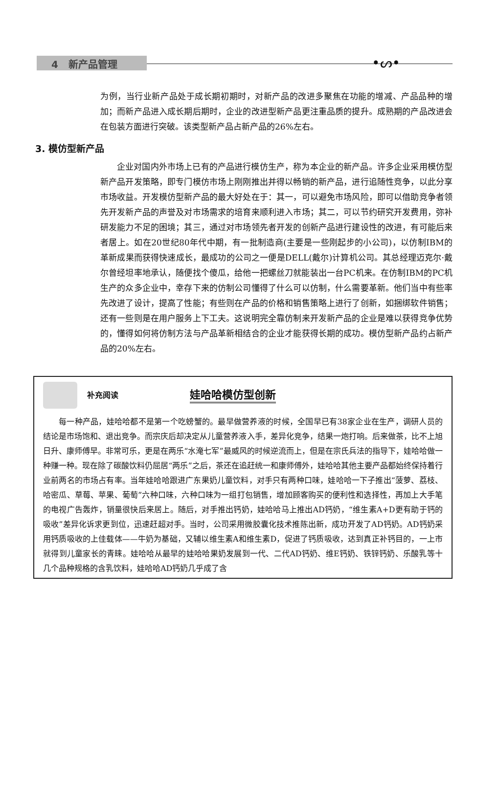4 新产品管理
•ᔕ•
为例，当行业新产品处于成长期初期时，对新产品的改进多聚焦在功能的增减、产品品种的增加；而新产品进入成长期后期时，企业的改进型新产品更注重品质的提升。成熟期的产品改进会在包装方面进行突破。该类型新产品占新产品的26%左右。
3. 模仿型新产品
企业对国内外市场上已有的产品进行模仿生产，称为本企业的新产品。许多企业采用模仿型新产品开发策略，即专门模仿市场上刚刚推出并得以畅销的新产品，进行追随性竞争，以此分享市场收益。开发模仿型新产品的最大好处在于：其一，可以避免市场风险，即可以借助竞争者领先开发新产品的声誉及对市场需求的培育来顺利进入市场；其二，可以节约研究开发费用，弥补研发能力不足的困境；其三，通过对市场领先者开发的创新产品进行建设性的改进，有可能后来者居上。如在20世纪80年代中期，有一批制造商(主要是一些刚起步的小公司)，以仿制IBM的革新成果而获得快速成长，最成功的公司之一便是DELL(戴尔)计算机公司。其总经理迈克尔·戴尔曾经坦率地承认，随便找个傻瓜，给他一把螺丝刀就能装出一台PC机来。在仿制IBM的PC机生产的众多企业中，幸存下来的仿制公司懂得了什么可以仿制，什么需要革新。他们当中有些率先改进了设计，提高了性能；有些则在产品的价格和销售策略上进行了创新，如捆绑软件销售；还有一些则是在用户服务上下工夫。这说明完全靠仿制来开发新产品的企业是难以获得竞争优势的，懂得如何将仿制方法与产品革新相结合的企业才能获得长期的成功。模仿型新产品约占新产品的20%左右。
补充阅读 娃哈哈模仿型创新
每一种产品，娃哈哈都不是第一个吃螃蟹的。最早做营养液的时候，全国早已有38家企业在生产，调研人员的结论是市场饱和、退出竞争。而宗庆后却决定从儿童营养液入手，差异化竞争，结果一炮打响。后来做茶，比不上旭日升、康师傅早。非常可乐，更是在两乐“水淹七军”最威风的时候逆流而上，但是在宗氏兵法的指导下，娃哈哈做一种赚一种。现在除了碳酸饮料仍屈居“两乐”之后，茶还在追赶统一和康师傅外，娃哈哈其他主要产品都始终保持着行业前两名的市场占有率。当年娃哈哈跟进广东果奶儿童饮料，对手只有两种口味，娃哈哈一下子推出“菠萝、荔枝、哈密瓜、草莓、苹果、葡萄”六种口味，六种口味为一组打包销售，增加顾客购买的便利性和选择性，再加上大手笔的电视广告轰炸，销量很快后来居上。随后，对手推出钙奶，娃哈哈马上推出AD钙奶，“维生素A+D更有助于钙的吸收”差异化诉求更到位，迅速赶超对手。当时，公司采用微胶囊化技术推陈出新，成功开发了AD钙奶。AD钙奶采用钙质吸收的上佳载体——牛奶为基础，又辅以维生素A和维生素D，促进了钙质吸收，达到真正补钙目的，一上市就得到儿童家长的青睐。娃哈哈从最早的娃哈哈果奶发展到一代、二代AD钙奶、维E钙奶、铁锌钙奶、乐酸乳等十几个品种规格的含乳饮料，娃哈哈AD钙奶几乎成了含